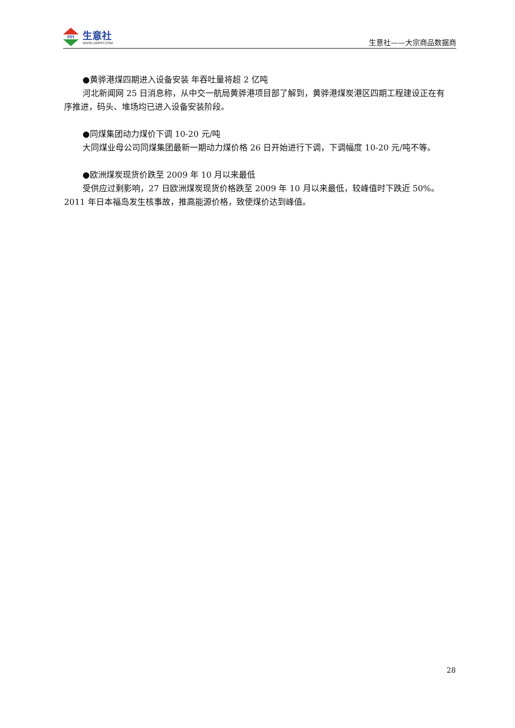PPI
生意社
WWW.100PPI.COM
生意社——大宗商品数据商
●黄骅港煤四期进入设备安装 年吞吐量将超 2 亿吨
河北新闻网 25 日消息称，从中交一航局黄骅港项目部了解到，黄骅港煤炭港区四期工程建设正在有序推进，码头、堆场均已进入设备安装阶段。
●同煤集团动力煤价下调 10-20 元/吨
大同煤业母公司同煤集团最新一期动力煤价格 26 日开始进行下调，下调幅度 10-20 元/吨不等。
●欧洲煤炭现货价跌至 2009 年 10 月以来最低
受供应过剩影响，27 日欧洲煤炭现货价格跌至 2009 年 10 月以来最低，较峰值时下跌近 50%。2011 年日本福岛发生核事故，推高能源价格，致使煤价达到峰值。
28